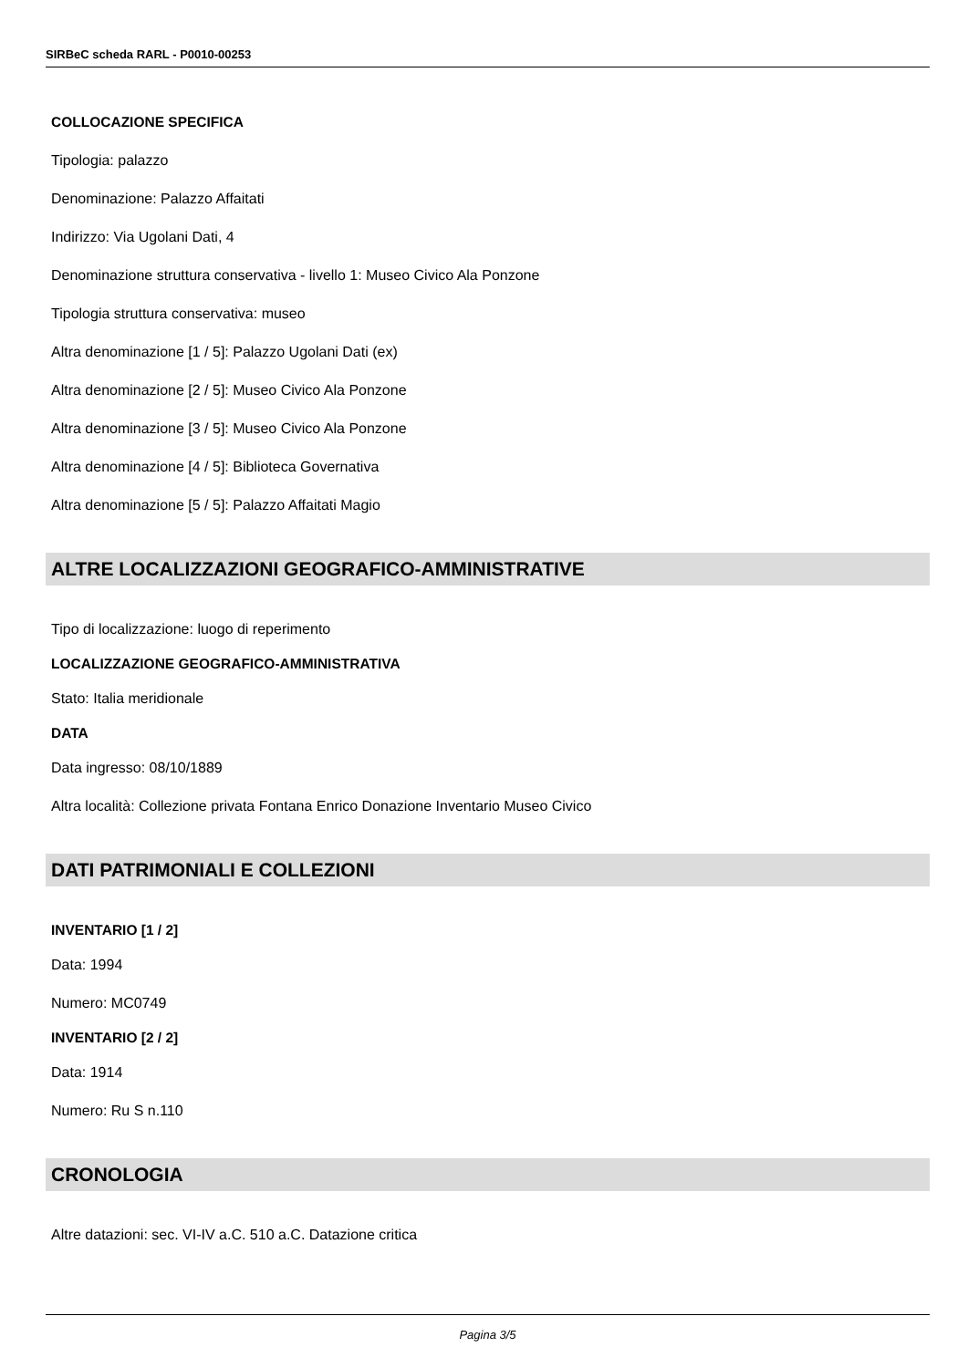SIRBeC scheda RARL - P0010-00253
COLLOCAZIONE SPECIFICA
Tipologia: palazzo
Denominazione: Palazzo Affaitati
Indirizzo: Via Ugolani Dati, 4
Denominazione struttura conservativa - livello 1: Museo Civico Ala Ponzone
Tipologia struttura conservativa: museo
Altra denominazione [1 / 5]: Palazzo Ugolani Dati (ex)
Altra denominazione [2 / 5]: Museo Civico Ala Ponzone
Altra denominazione [3 / 5]: Museo Civico Ala Ponzone
Altra denominazione [4 / 5]: Biblioteca Governativa
Altra denominazione [5 / 5]: Palazzo Affaitati Magio
ALTRE LOCALIZZAZIONI GEOGRAFICO-AMMINISTRATIVE
Tipo di localizzazione: luogo di reperimento
LOCALIZZAZIONE GEOGRAFICO-AMMINISTRATIVA
Stato: Italia meridionale
DATA
Data ingresso: 08/10/1889
Altra località: Collezione privata Fontana Enrico Donazione Inventario Museo Civico
DATI PATRIMONIALI E COLLEZIONI
INVENTARIO [1 / 2]
Data: 1994
Numero: MC0749
INVENTARIO [2 / 2]
Data: 1914
Numero: Ru S n.110
CRONOLOGIA
Altre datazioni: sec. VI-IV a.C. 510 a.C. Datazione critica
Pagina 3/5